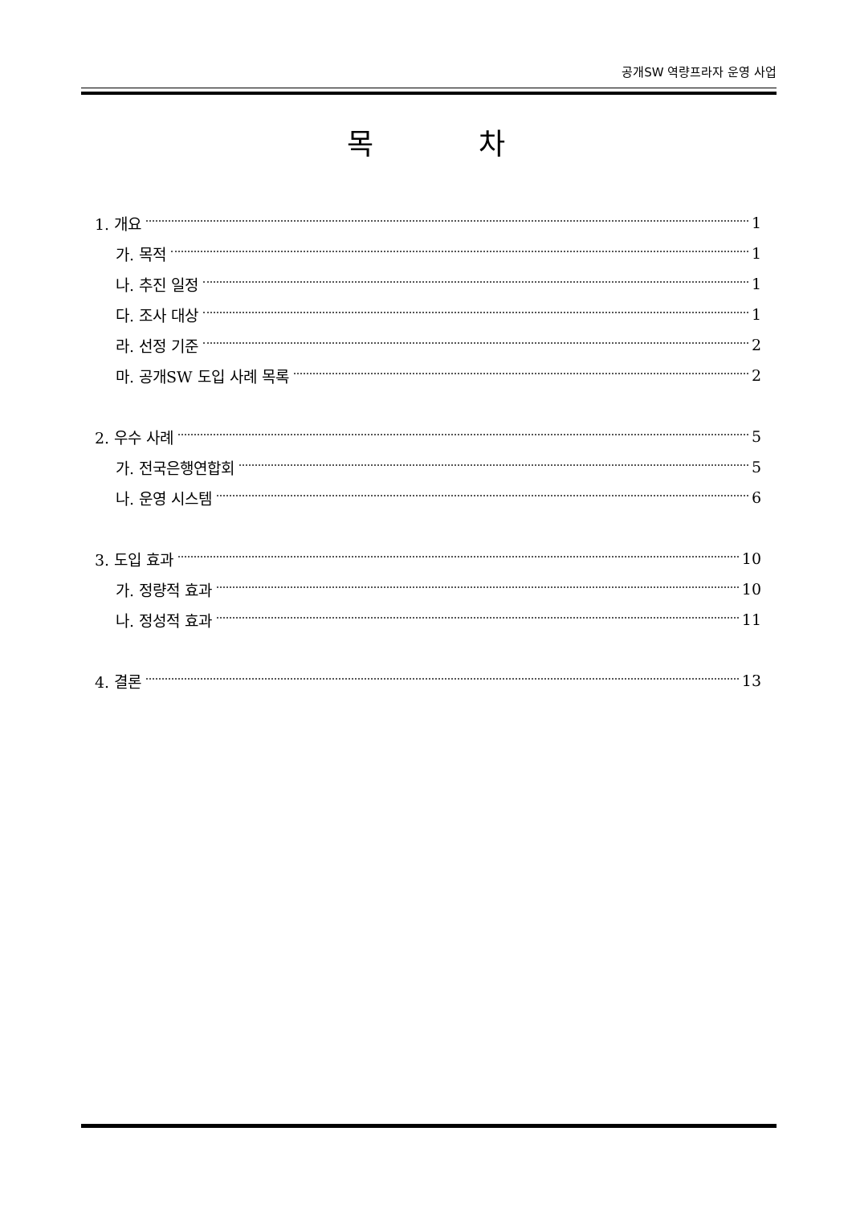공개SW 역량프라자 운영 사업
목 차
1. 개요 1
가. 목적 1
나. 추진 일정 1
다. 조사 대상 1
라. 선정 기준 2
마. 공개SW 도입 사례 목록 2
2. 우수 사례 5
가. 전국은행연합회 5
나. 운영 시스템 6
3. 도입 효과 10
가. 정량적 효과 10
나. 정성적 효과 11
4. 결론 13